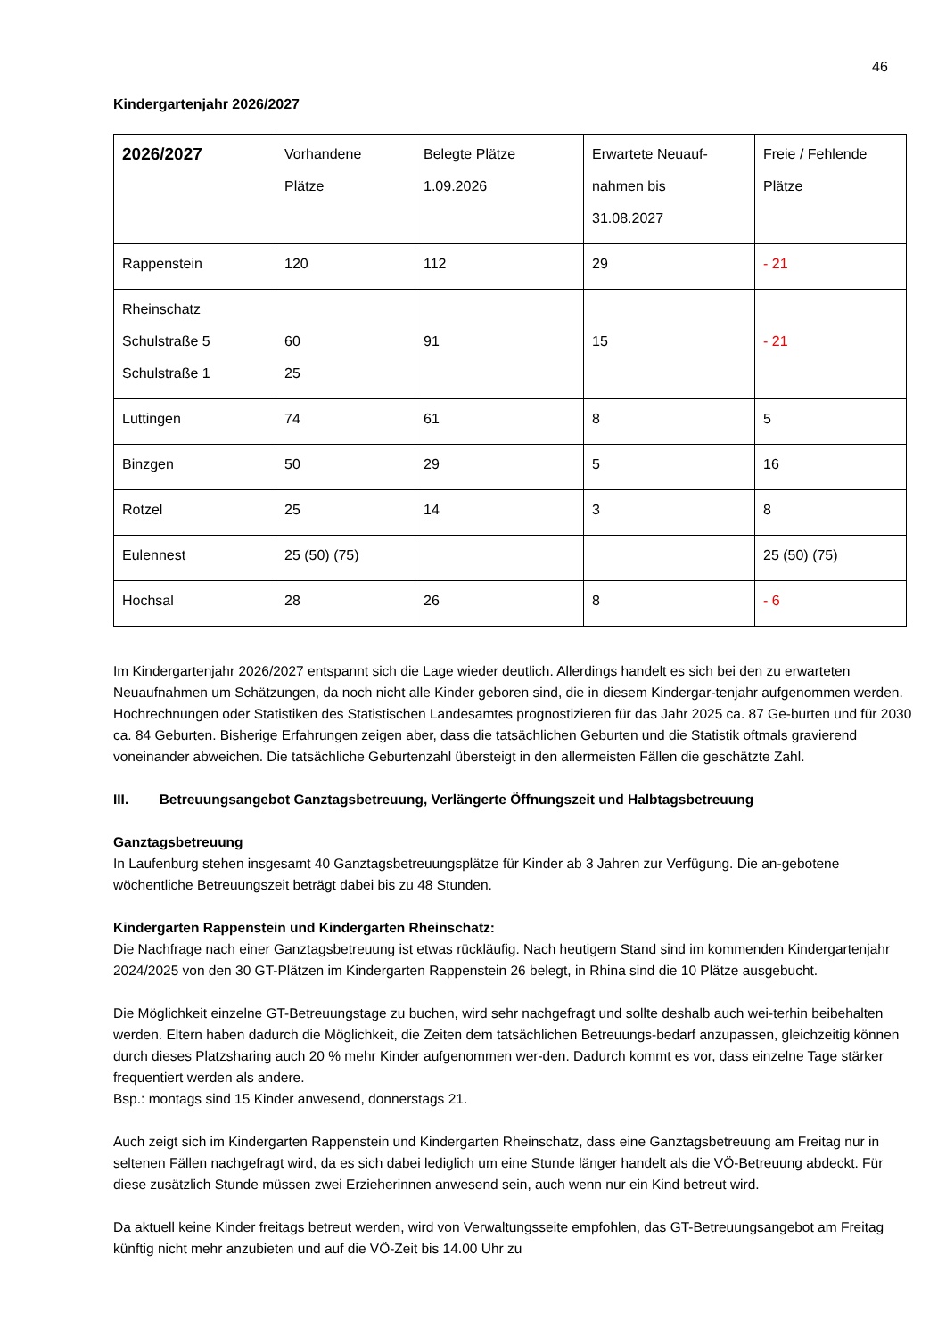46
Kindergartenjahr 2026/2027
| 2026/2027 | Vorhandene Plätze | Belegte Plätze 1.09.2026 | Erwartete Neuauf- nahmen bis 31.08.2027 | Freie / Fehlende Plätze |
| Rappenstein | 120 | 112 | 29 | - 21 |
| Rheinschatz Schulstraße 5 Schulstraße 1 | 60 25 | 91 | 15 | - 21 |
| Luttingen | 74 | 61 | 8 | 5 |
| Binzgen | 50 | 29 | 5 | 16 |
| Rotzel | 25 | 14 | 3 | 8 |
| Eulennest | 25 (50) (75) | | | 25 (50) (75) |
| Hochsal | 28 | 26 | 8 | - 6 |
Im Kindergartenjahr 2026/2027 entspannt sich die Lage wieder deutlich. Allerdings handelt es sich bei den zu erwarteten Neuaufnahmen um Schätzungen, da noch nicht alle Kinder geboren sind, die in diesem Kindergar-tenjahr aufgenommen werden.
Hochrechnungen oder Statistiken des Statistischen Landesamtes prognostizieren für das Jahr 2025 ca. 87 Ge-burten und für 2030 ca. 84 Geburten. Bisherige Erfahrungen zeigen aber, dass die tatsächlichen Geburten und die Statistik oftmals gravierend voneinander abweichen. Die tatsächliche Geburtenzahl übersteigt in den allermeisten Fällen die geschätzte Zahl.
III. Betreuungsangebot Ganztagsbetreuung, Verlängerte Öffnungszeit und Halbtagsbetreuung
Ganztagsbetreuung
In Laufenburg stehen insgesamt 40 Ganztagsbetreuungsplätze für Kinder ab 3 Jahren zur Verfügung. Die an-gebotene wöchentliche Betreuungszeit beträgt dabei bis zu 48 Stunden.
Kindergarten Rappenstein und Kindergarten Rheinschatz:
Die Nachfrage nach einer Ganztagsbetreuung ist etwas rückläufig. Nach heutigem Stand sind im kommenden Kindergartenjahr 2024/2025 von den 30 GT-Plätzen im Kindergarten Rappenstein 26 belegt, in Rhina sind die 10 Plätze ausgebucht.
Die Möglichkeit einzelne GT-Betreuungstage zu buchen, wird sehr nachgefragt und sollte deshalb auch wei-terhin beibehalten werden. Eltern haben dadurch die Möglichkeit, die Zeiten dem tatsächlichen Betreuungs-bedarf anzupassen, gleichzeitig können durch dieses Platzsharing auch 20 % mehr Kinder aufgenommen wer-den. Dadurch kommt es vor, dass einzelne Tage stärker frequentiert werden als andere.
Bsp.: montags sind 15 Kinder anwesend, donnerstags 21.
Auch zeigt sich im Kindergarten Rappenstein und Kindergarten Rheinschatz, dass eine Ganztagsbetreuung am Freitag nur in seltenen Fällen nachgefragt wird, da es sich dabei lediglich um eine Stunde länger handelt als die VÖ-Betreuung abdeckt. Für diese zusätzlich Stunde müssen zwei Erzieherinnen anwesend sein, auch wenn nur ein Kind betreut wird.
Da aktuell keine Kinder freitags betreut werden, wird von Verwaltungsseite empfohlen, das GT-Betreuungsangebot am Freitag künftig nicht mehr anzubieten und auf die VÖ-Zeit bis 14.00 Uhr zu